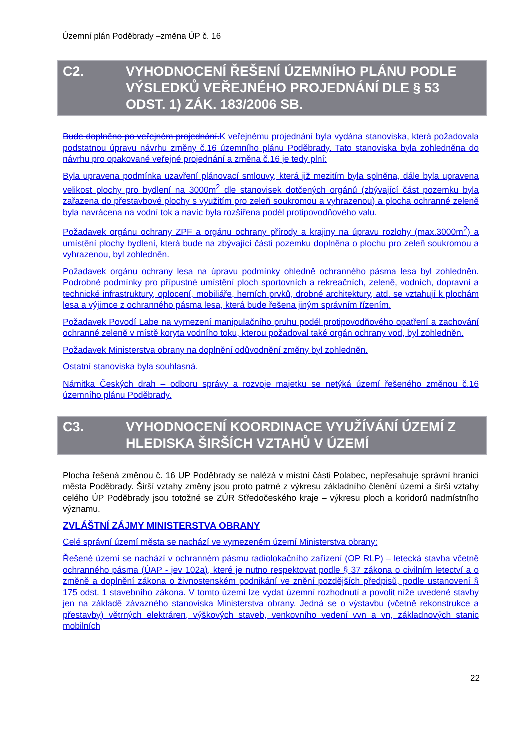Územní plán Poděbrady –změna ÚP č. 16
C2. VYHODNOCENÍ ŘEŠENÍ ÚZEMNÍHO PLÁNU PODLE VÝSLEDKŮ VEŘEJNÉHO PROJEDNÁNÍ DLE § 53 ODST. 1) ZÁK. 183/2006 SB.
Bude doplněno po veřejném projednání. K veřejnému projednání byla vydána stanoviska, která požadovala podstatnou úpravu návrhu změny č.16 územního plánu Poděbrady. Tato stanoviska byla zohledněna do návrhu pro opakované veřejné projednání a změna č.16 je tedy plní:
Byla upravena podmínka uzavření plánovací smlouvy, která již mezitím byla splněna, dále byla upravena velikost plochy pro bydlení na 3000m<sup>2</sup> dle stanovisek dotčených orgánů (zbývající část pozemku byla zařazena do přestavbové plochy s využitím pro zeleň soukromou a vyhrazenou) a plocha ochranné zeleně byla navrácena na vodní tok a navíc byla rozšířena podél protipovodňového valu.
Požadavek orgánu ochrany ZPF a orgánu ochrany přírody a krajiny na úpravu rozlohy (max.3000m<sup>2</sup>) a umístění plochy bydlení, která bude na zbývající části pozemku doplněna o plochu pro zeleň soukromou a vyhrazenou, byl zohledněn.
Požadavek orgánu ochrany lesa na úpravu podmínky ohledně ochranného pásma lesa byl zohledněn. Podrobné podmínky pro přípustné umístění ploch sportovních a rekreačních, zeleně, vodních, dopravní a technické infrastruktury, oplocení, mobiliáře, herních prvků, drobné architektury, atd. se vztahují k plochám lesa a výjimce z ochranného pásma lesa, která bude řešena jiným správním řízením.
Požadavek Povodí Labe na vymezení manipulačního pruhu podél protipovodňového opatření a zachování ochranné zeleně v místě koryta vodního toku, kterou požadoval také orgán ochrany vod, byl zohledněn.
Požadavek Ministerstva obrany na doplnění odůvodnění změny byl zohledněn.
Ostatní stanoviska byla souhlasná.
Námitka Českých drah – odboru správy a rozvoje majetku se netýká území řešeného změnou č.16 územního plánu Poděbrady.
C3. VYHODNOCENÍ KOORDINACE VYUŽÍVÁNÍ ÚZEMÍ Z HLEDISKA ŠIRŠÍCH VZTAHŮ V ÚZEMÍ
Plocha řešená změnou č. 16 UP Poděbrady se nalézá v místní části Polabec, nepřesahuje správní hranici města Poděbrady. Širší vztahy změny jsou proto patrné z výkresu základního členění území a širší vztahy celého ÚP Poděbrady jsou totožné se ZÚR Středočeského kraje – výkresu ploch a koridorů nadmístního významu.
ZVLÁŠTNÍ ZÁJMY MINISTERSTVA OBRANY
Celé správní území města se nachází ve vymezeném území Ministerstva obrany:
Řešené území se nachází v ochranném pásmu radiolokačního zařízení (OP RLP) – letecká stavba včetně ochranného pásma (ÚAP - jev 102a), které je nutno respektovat podle § 37 zákona o civilním letectví a o změně a doplnění zákona o živnostenském podnikání ve znění pozdějších předpisů, podle ustanovení § 175 odst. 1 stavebního zákona. V tomto území lze vydat územní rozhodnutí a povolit níže uvedené stavby jen na základě závazného stanoviska Ministerstva obrany. Jedná se o výstavbu (včetně rekonstrukce a přestavby) větrných elektráren, výškových staveb, venkovního vedení vvn a vn, základnových stanic mobilních
22